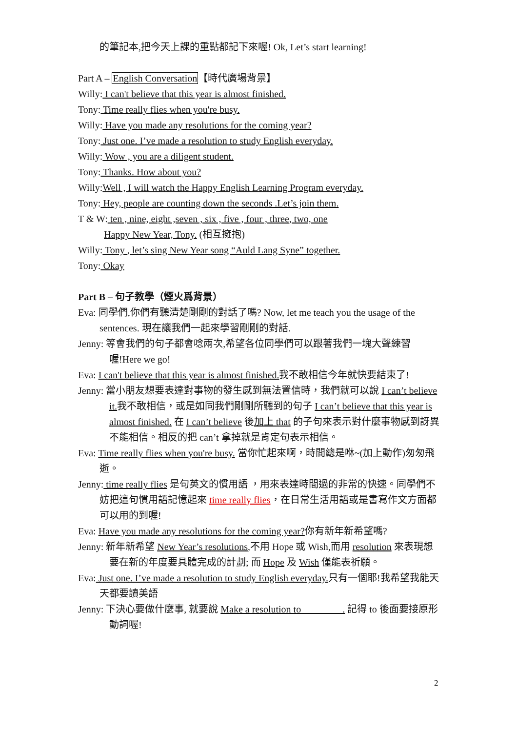的筆記本,把今天上課的重點都記下來喔! Ok, Let’s start learning!
Part A – English Conversation【時代廣場背景】
Willy: I can't believe that this year is almost finished.
Tony: Time really flies when you're busy.
Willy: Have you made any resolutions for the coming year?
Tony: Just one. I’ve made a resolution to study English everyday.
Willy: Wow , you are a diligent student.
Tony: Thanks. How about you?
Willy:Well , I will watch the Happy English Learning Program everyday.
Tony: Hey, people are counting down the seconds .Let’s join them.
T & W: ten , nine, eight ,seven , six , five , four , three, two, one
Happy New Year, Tony. (相互擁抱)
Willy: Tony , let’s sing New Year song “Auld Lang Syne” together.
Tony: Okay
Part B – 句子教學（煙火爲背景）
Eva: 同學們,你們有聽清楚剛剛的對話了嗎? Now, let me teach you the usage of the sentences. 現在讓我們一起來學習剛剛的對話.
Jenny: 等會我們的句子都會唸兩次,希望各位同學們可以跟著我們一塊大聲練習喔!Here we go!
Eva: I can't believe that this year is almost finished. 我不敢相信今年就快要結束了!
Jenny: 當小朋友想要表達對事物的發生感到無法置信時，我們就可以說 I can’t believe it. 我不敢相信，或是如同我們剛剛所聽到的句子 I can’t believe that this year is almost finished. 在 I can’t believe 後加上 that 的子句來表示對什麼事物感到訝異不能相信。相反的把 can’t 拿掉就是肯定句表示相信。
Eva: Time really flies when you're busy. 當你忙起來啊，時間總是咻~(加上動作)匆匆飛逝。
Jenny: time really flies 是句英文的慣用語 ，用來表達時間過的非常的快速。同學們不妨把這句慣用語記憶起來 time really flies，在日常生活用語或是書寫作文方面都可以用的到喔!
Eva: Have you made any resolutions for the coming year?你有新年新希望嗎?
Jenny: 新年新希望 New Year’s resolutions,不用 Hope 或 Wish,而用 resolution 來表現想要在新的年度要具體完成的計劃; 而 Hope 及 Wish 僅能表祈願。
Eva: Just one. I’ve made a resolution to study English everyday. 只有一個耶!我希望我能天天都要讀美語
Jenny: 下決心要做什麼事, 就要說 Make a resolution to . 記得 to 後面要接原形動詞喔!
2